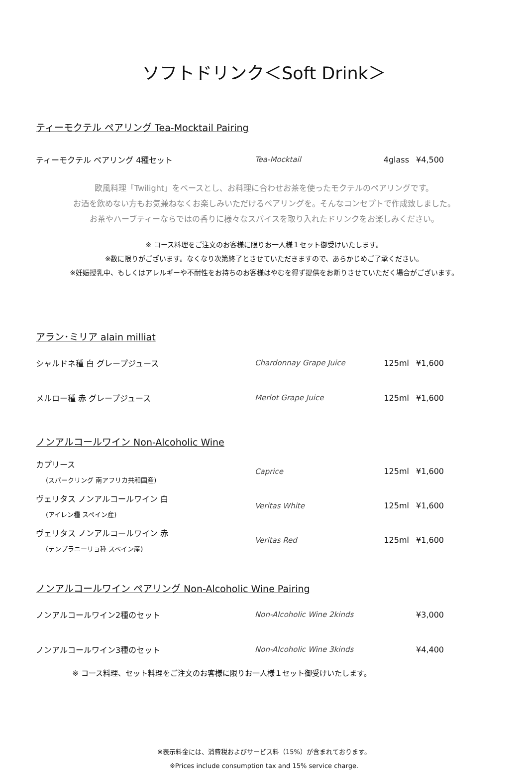ソフトドリンク＜Soft Drink＞
ティーモクテル ペアリング Tea-Mocktail Pairing
ティーモクテル ペアリング 4種セット Tea-Mocktail 4glass ¥4,500
欧風料理「Twilight」をベースとし、お料理に合わせお茶を使ったモクテルのペアリングです。
お酒を飲めない方もお気兼ねなくお楽しみいただけるペアリングを。そんなコンセプトで作成致しました。
お茶やハーブティーならではの香りに様々なスパイスを取り入れたドリンクをお楽しみください。
※ コース料理をご注文のお客様に限りお一人様１セット御受けいたします。
※数に限りがございます。なくなり次第終了とさせていただきますので、あらかじめご了承ください。
※妊娠授乳中、もしくはアレルギーや不耐性をお持ちのお客様はやむを得ず提供をお断りさせていただく場合がございます。
アラン･ミリア alain milliat
シャルドネ種 白 グレープジュース Chardonnay Grape Juice 125ml ¥1,600
メルロー種 赤 グレープジュース Merlot Grape Juice 125ml ¥1,600
ノンアルコールワイン Non-Alcoholic Wine
カプリース
(スパークリング 南アフリカ共和国産)
Caprice 125ml ¥1,600
ヴェリタス ノンアルコールワイン 白
(アイレン種 スペイン産)
Veritas White 125ml ¥1,600
ヴェリタス ノンアルコールワイン 赤
(テンプラニーリョ種 スペイン産)
Veritas Red 125ml ¥1,600
ノンアルコールワイン ペアリング Non-Alcoholic Wine Pairing
ノンアルコールワイン2種のセット Non-Alcoholic Wine 2kinds ¥3,000
ノンアルコールワイン3種のセット Non-Alcoholic Wine 3kinds ¥4,400
※ コース料理、セット料理をご注文のお客様に限りお一人様１セット御受けいたします。
※表示料金には、消費税およびサービス料（15%）が含まれております。
※Prices include consumption tax and 15% service charge.